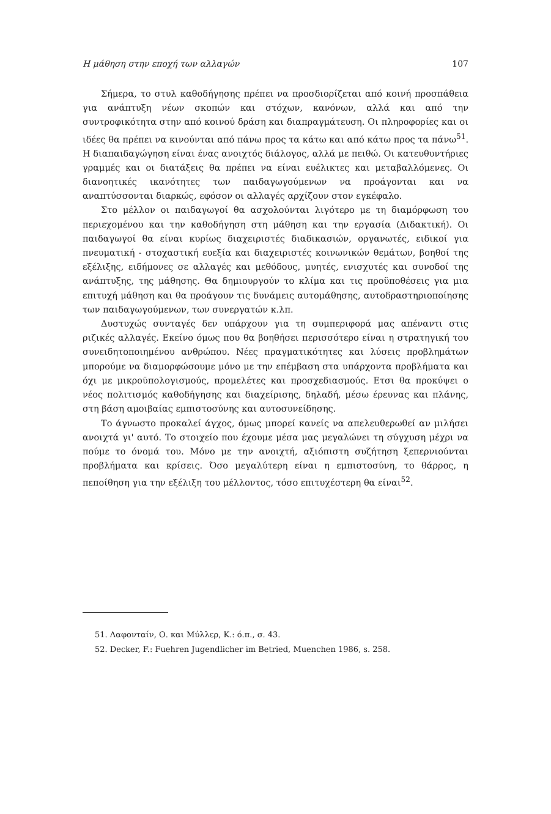Η μάθηση στην εποχή των αλλαγών 107
Σήμερα, το στυλ καθοδήγησης πρέπει να προσδιορίζεται από κοινή προσπάθεια για ανάπτυξη νέων σκοπών και στόχων, κανόνων, αλλά και από την συντροφικότητα στην από κοινού δράση και διαπραγμάτευση. Οι πληροφορίες και οι ιδέες θα πρέπει να κινούνται από πάνω προς τα κάτω και από κάτω προς τα πάνω<sup>51</sup>. Η διαπαιδαγώγηση είναι ένας ανοιχτός διάλογος, αλλά με πειθώ. Οι κατευθυντήριες γραμμές και οι διατάξεις θα πρέπει να είναι ευέλικτες και μεταβαλλόμενες. Οι διανοητικές ικανότητες των παιδαγωγούμενων να προάγονται και να αναπτύσσονται διαρκώς, εφόσον οι αλλαγές αρχίζουν στον εγκέφαλο.
Στο μέλλον οι παιδαγωγοί θα ασχολούνται λιγότερο με τη διαμόρφωση του περιεχομένου και την καθοδήγηση στη μάθηση και την εργασία (Διδακτική). Οι παιδαγωγοί θα είναι κυρίως διαχειριστές διαδικασιών, οργανωτές, ειδικοί για πνευματική - στοχαστική ευεξία και διαχειριστές κοινωνικών θεμάτων, βοηθοί της εξέλιξης, ειδήμονες σε αλλαγές και μεθόδους, μυητές, ενισχυτές και συνοδοί της ανάπτυξης, της μάθησης. Θα δημιουργούν το κλίμα και τις προϋποθέσεις για μια επιτυχή μάθηση και θα προάγουν τις δυνάμεις αυτομάθησης, αυτοδραστηριοποίησης των παιδαγωγούμενων, των συνεργατών κ.λπ.
Δυστυχώς συνταγές δεν υπάρχουν για τη συμπεριφορά μας απέναντι στις ριζικές αλλαγές. Εκείνο όμως που θα βοηθήσει περισσότερο είναι η στρατηγική του συνειδητοποιημένου ανθρώπου. Νέες πραγματικότητες και λύσεις προβλημάτων μπορούμε να διαμορφώσουμε μόνο με την επέμβαση στα υπάρχοντα προβλήματα και όχι με μικροϋπολογισμούς, προμελέτες και προσχεδιασμούς. Ετσι θα προκύψει ο νέος πολιτισμός καθοδήγησης και διαχείρισης, δηλαδή, μέσω έρευνας και πλάνης, στη βάση αμοιβαίας εμπιστοσύνης και αυτοσυνείδησης.
Το άγνωστο προκαλεί άγχος, όμως μπορεί κανείς να απελευθερωθεί αν μιλήσει ανοιχτά γι' αυτό. Το στοιχείο που έχουμε μέσα μας μεγαλώνει τη σύγχυση μέχρι να πούμε το όνομά του. Μόνο με την ανοιχτή, αξιόπιστη συζήτηση ξεπερνιούνται προβλήματα και κρίσεις. Όσο μεγαλύτερη είναι η εμπιστοσύνη, το θάρρος, η πεποίθηση για την εξέλιξη του μέλλοντος, τόσο επιτυχέστερη θα είναι<sup>52</sup>.
51. Λαφονταίν, Ο. και Μύλλερ, Κ.: ό.π., σ. 43.
52. Decker, F.: Fuehren Jugendlicher im Betried, Muenchen 1986, s. 258.